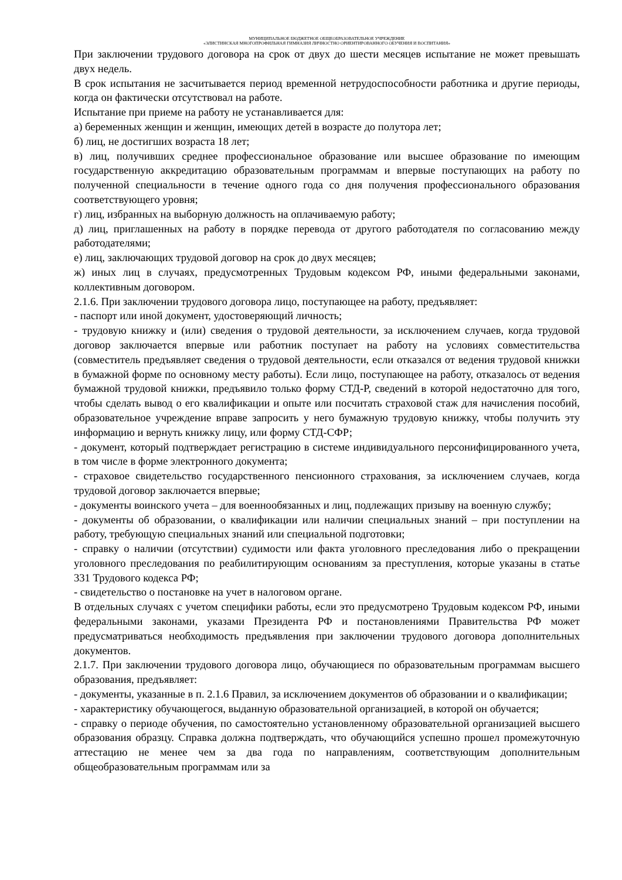МУНИЦИПАЛЬНОЕ БЮДЖЕТНОЕ ОБЩЕОБРАЗОВАТЕЛЬНОЕ УЧРЕЖДЕНИЕ
«ЭЛИСТИНСКАЯ МНОГОПРОФИЛЬНАЯ ГИМНАЗИЯ ЛИЧНОСТНО ОРИЕНТИРОВАННОГО ОБУЧЕНИЯ И ВОСПИТАНИЯ»
При заключении трудового договора на срок от двух до шести месяцев испытание не может превышать двух недель.
В срок испытания не засчитывается период временной нетрудоспособности работника и другие периоды, когда он фактически отсутствовал на работе.
Испытание при приеме на работу не устанавливается для:
а) беременных женщин и женщин, имеющих детей в возрасте до полутора лет;
б) лиц, не достигших возраста 18 лет;
в) лиц, получивших среднее профессиональное образование или высшее образование по имеющим государственную аккредитацию образовательным программам и впервые поступающих на работу по полученной специальности в течение одного года со дня получения профессионального образования соответствующего уровня;
г) лиц, избранных на выборную должность на оплачиваемую работу;
д) лиц, приглашенных на работу в порядке перевода от другого работодателя по согласованию между работодателями;
е) лиц, заключающих трудовой договор на срок до двух месяцев;
ж) иных лиц в случаях, предусмотренных Трудовым кодексом РФ, иными федеральными законами, коллективным договором.
2.1.6. При заключении трудового договора лицо, поступающее на работу, предъявляет:
- паспорт или иной документ, удостоверяющий личность;
- трудовую книжку и (или) сведения о трудовой деятельности, за исключением случаев, когда трудовой договор заключается впервые или работник поступает на работу на условиях совместительства (совместитель предъявляет сведения о трудовой деятельности, если отказался от ведения трудовой книжки в бумажной форме по основному месту работы). Если лицо, поступающее на работу, отказалось от ведения бумажной трудовой книжки, предъявило только форму СТД-Р, сведений в которой недостаточно для того, чтобы сделать вывод о его квалификации и опыте или посчитать страховой стаж для начисления пособий, образовательное учреждение вправе запросить у него бумажную трудовую книжку, чтобы получить эту информацию и вернуть книжку лицу, или форму СТД-СФР;
- документ, который подтверждает регистрацию в системе индивидуального персонифицированного учета, в том числе в форме электронного документа;
- страховое свидетельство государственного пенсионного страхования, за исключением случаев, когда трудовой договор заключается впервые;
- документы воинского учета – для военнообязанных и лиц, подлежащих призыву на военную службу;
- документы об образовании, о квалификации или наличии специальных знаний – при поступлении на работу, требующую специальных знаний или специальной подготовки;
- справку о наличии (отсутствии) судимости или факта уголовного преследования либо о прекращении уголовного преследования по реабилитирующим основаниям за преступления, которые указаны в статье 331 Трудового кодекса РФ;
- свидетельство о постановке на учет в налоговом органе.
В отдельных случаях с учетом специфики работы, если это предусмотрено Трудовым кодексом РФ, иными федеральными законами, указами Президента РФ и постановлениями Правительства РФ может предусматриваться необходимость предъявления при заключении трудового договора дополнительных документов.
2.1.7. При заключении трудового договора лицо, обучающиеся по образовательным программам высшего образования, предъявляет:
- документы, указанные в п. 2.1.6 Правил, за исключением документов об образовании и о квалификации;
- характеристику обучающегося, выданную образовательной организацией, в которой он обучается;
- справку о периоде обучения, по самостоятельно установленному образовательной организацией высшего образования образцу. Справка должна подтверждать, что обучающийся успешно прошел промежуточную аттестацию не менее чем за два года по направлениям, соответствующим дополнительным общеобразовательным программам или за